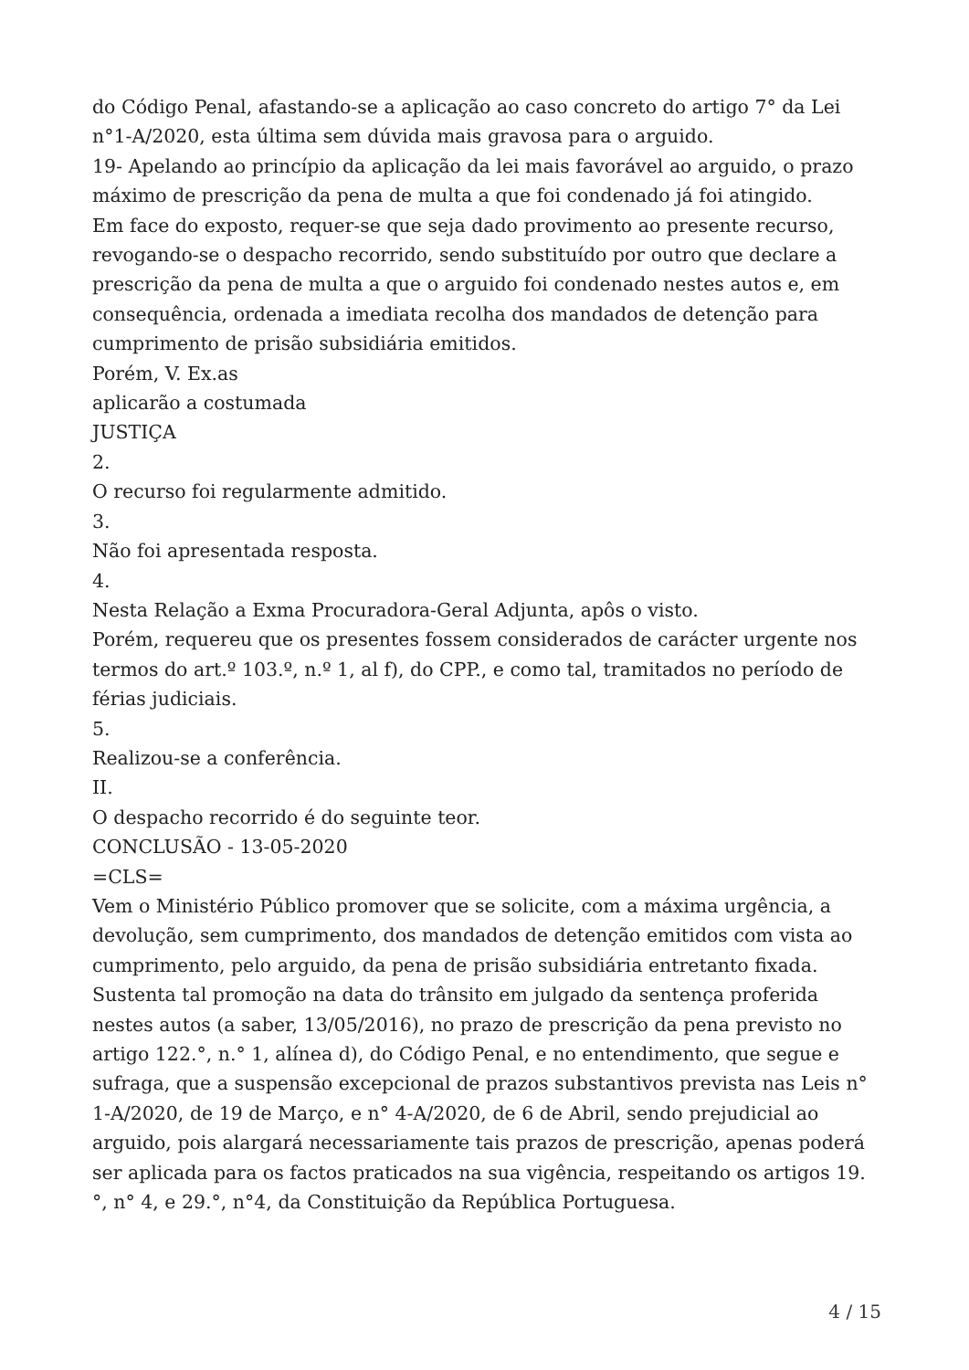do Código Penal, afastando-se a aplicação ao caso concreto do artigo 7° da Lei n°1-A/2020, esta última sem dúvida mais gravosa para o arguido.
19- Apelando ao princípio da aplicação da lei mais favorável ao arguido, o prazo máximo de prescrição da pena de multa a que foi condenado já foi atingido.
Em face do exposto, requer-se que seja dado provimento ao presente recurso, revogando-se o despacho recorrido, sendo substituído por outro que declare a prescrição da pena de multa a que o arguido foi condenado nestes autos e, em consequência, ordenada a imediata recolha dos mandados de detenção para cumprimento de prisão subsidiária emitidos.
Porém, V. Ex.as
aplicarão a costumada
JUSTIÇA
2.
O recurso foi regularmente admitido.
3.
Não foi apresentada resposta.
4.
Nesta Relação a Exma Procuradora-Geral Adjunta, apôs o visto.
Porém, requereu que os presentes fossem considerados de carácter urgente nos termos do art.º 103.º, n.º 1, al f), do CPP., e como tal, tramitados no período de férias judiciais.
5.
Realizou-se a conferência.
II.
O despacho recorrido é do seguinte teor.
CONCLUSÃO - 13-05-2020
=CLS=
Vem o Ministério Público promover que se solicite, com a máxima urgência, a devolução, sem cumprimento, dos mandados de detenção emitidos com vista ao cumprimento, pelo arguido, da pena de prisão subsidiária entretanto fixada.
Sustenta tal promoção na data do trânsito em julgado da sentença proferida nestes autos (a saber, 13/05/2016), no prazo de prescrição da pena previsto no artigo 122.°, n.° 1, alínea d), do Código Penal, e no entendimento, que segue e sufraga, que a suspensão excepcional de prazos substantivos prevista nas Leis n° 1-A/2020, de 19 de Março, e n° 4-A/2020, de 6 de Abril, sendo prejudicial ao arguido, pois alargará necessariamente tais prazos de prescrição, apenas poderá ser aplicada para os factos praticados na sua vigência, respeitando os artigos 19.°, n° 4, e 29.°, n°4, da Constituição da República Portuguesa.
4 / 15